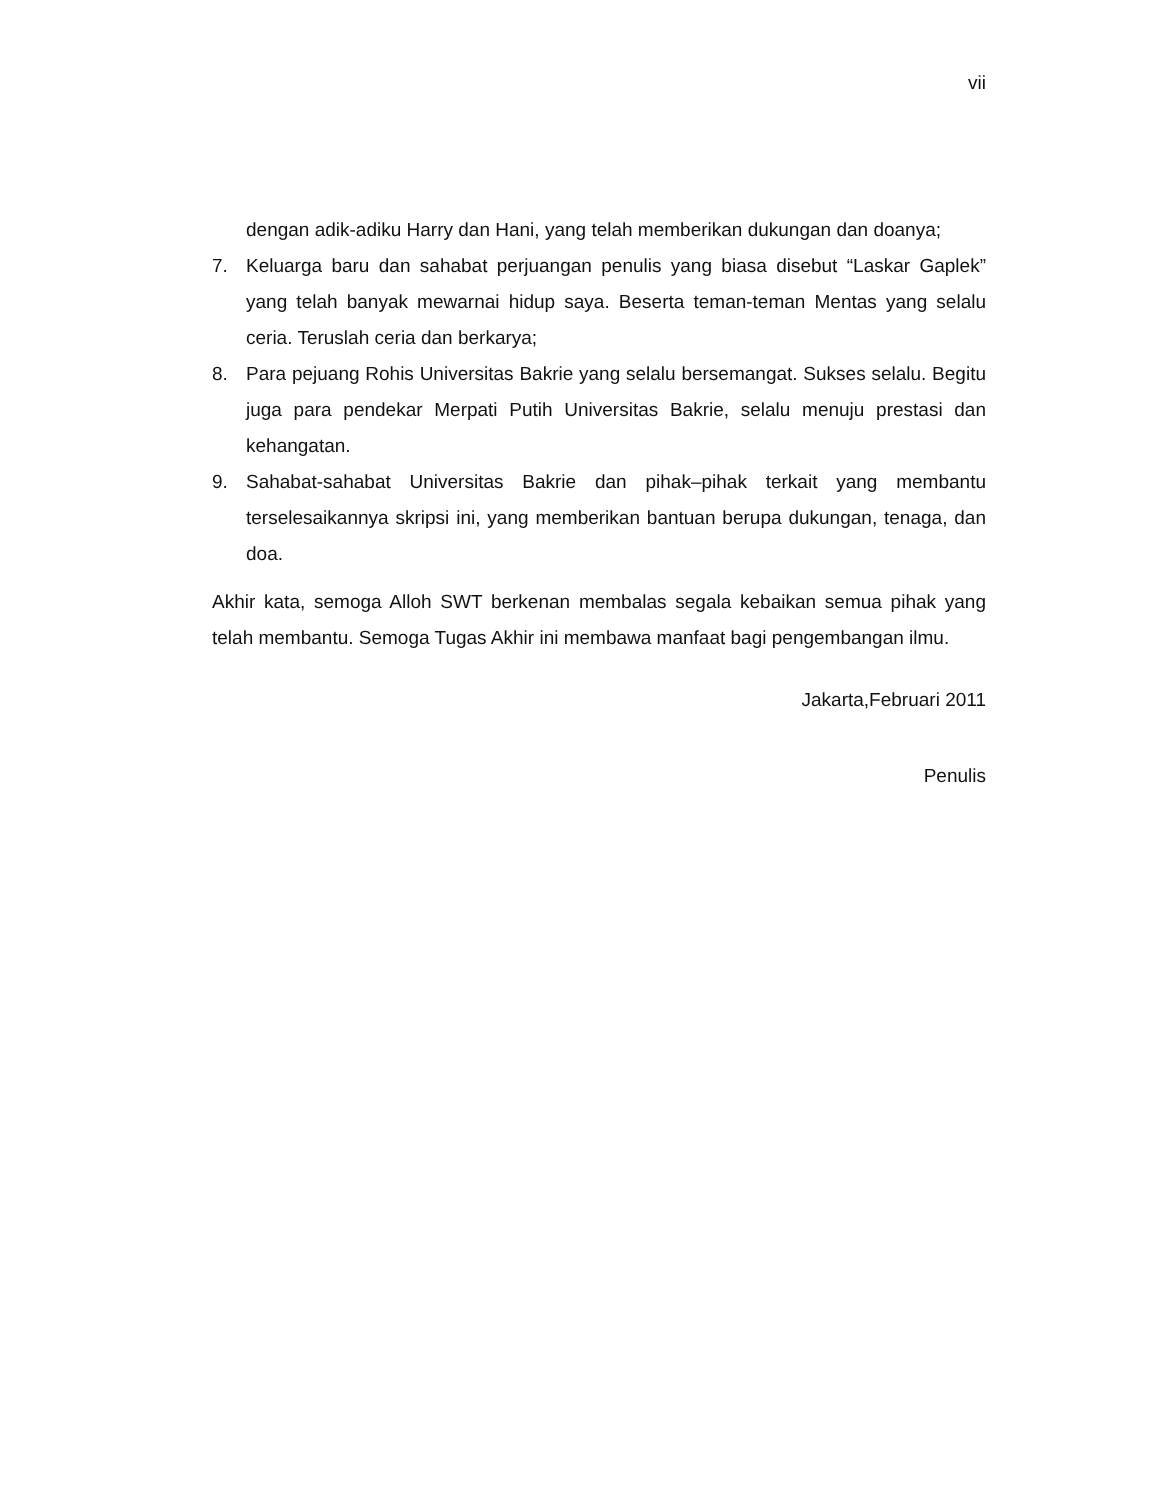vii
dengan adik-adiku Harry dan Hani, yang telah memberikan dukungan dan doanya;
7. Keluarga baru dan sahabat perjuangan penulis yang biasa disebut “Laskar Gaplek” yang telah banyak mewarnai hidup saya. Beserta teman-teman Mentas yang selalu ceria. Teruslah ceria dan berkarya;
8. Para pejuang Rohis Universitas Bakrie yang selalu bersemangat. Sukses selalu. Begitu juga para pendekar Merpati Putih Universitas Bakrie, selalu menuju prestasi dan kehangatan.
9. Sahabat-sahabat Universitas Bakrie dan pihak–pihak terkait yang membantu terselesaikannya skripsi ini, yang memberikan bantuan berupa dukungan, tenaga, dan doa.
Akhir kata, semoga Alloh SWT berkenan membalas segala kebaikan semua pihak yang telah membantu. Semoga Tugas Akhir ini membawa manfaat bagi pengembangan ilmu.
Jakarta,Februari 2011
Penulis